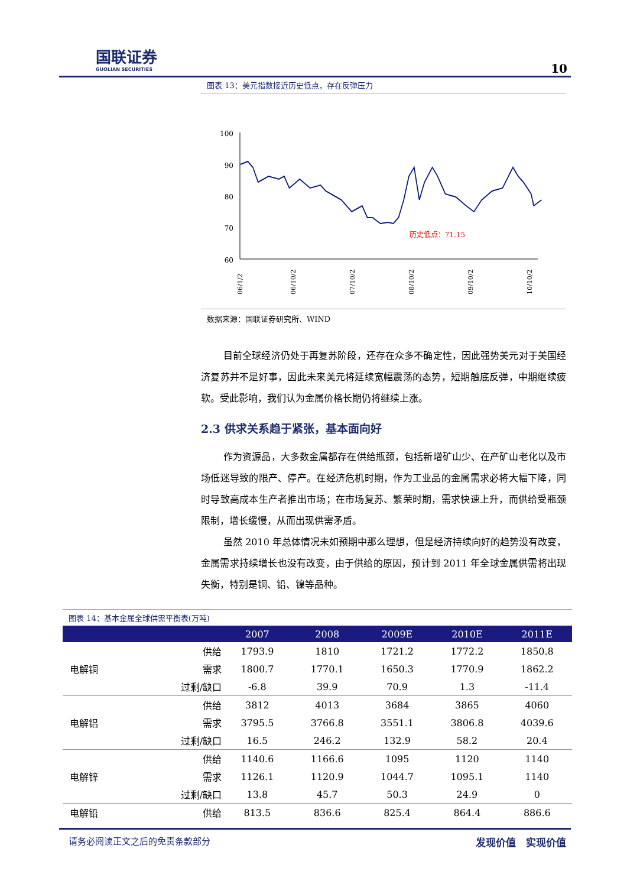国联证券
GUOLIAN SECURITIES
10
图表 13：美元指数接近历史低点，存在反弹压力
100
90
80
70
60
历史低点：71.15
06/1/2
06/10/2
07/10/2
08/10/2
09/10/2
10/10/2
数据来源：国联证券研究所、WIND
目前全球经济仍处于再复苏阶段，还存在众多不确定性，因此强势美元对于美国经济复苏并不是好事，因此未来美元将延续宽幅震荡的态势，短期触底反弹，中期继续疲软。受此影响，我们认为金属价格长期仍将继续上涨。
2.3 供求关系趋于紧张，基本面向好
作为资源品，大多数金属都存在供给瓶颈，包括新增矿山少、在产矿山老化以及市场低迷导致的限产、停产。在经济危机时期，作为工业品的金属需求必将大幅下降，同时导致高成本生产者推出市场；在市场复苏、繁荣时期，需求快速上升，而供给受瓶颈限制，增长缓慢，从而出现供需矛盾。
虽然 2010 年总体情况未如预期中那么理想，但是经济持续向好的趋势没有改变，金属需求持续增长也没有改变，由于供给的原因，预计到 2011 年全球金属供需将出现失衡，特别是铜、铅、镍等品种。
图表 14：基本金属全球供需平衡表(万吨)
| | | 2007 | 2008 | 2009E | 2010E | 2011E |
| --- | --- | --- | --- | --- | --- | --- |
| 电解铜 | 供给 | 1793.9 | 1810 | 1721.2 | 1772.2 | 1850.8 |
| | 需求 | 1800.7 | 1770.1 | 1650.3 | 1770.9 | 1862.2 |
| | 过剩/缺口 | -6.8 | 39.9 | 70.9 | 1.3 | -11.4 |
| 电解铝 | 供给 | 3812 | 4013 | 3684 | 3865 | 4060 |
| | 需求 | 3795.5 | 3766.8 | 3551.1 | 3806.8 | 4039.6 |
| | 过剩/缺口 | 16.5 | 246.2 | 132.9 | 58.2 | 20.4 |
| 电解锌 | 供给 | 1140.6 | 1166.6 | 1095 | 1120 | 1140 |
| | 需求 | 1126.1 | 1120.9 | 1044.7 | 1095.1 | 1140 |
| | 过剩/缺口 | 13.8 | 45.7 | 50.3 | 24.9 | 0 |
| 电解铅 | 供给 | 813.5 | 836.6 | 825.4 | 864.4 | 886.6 |
请务必阅读正文之后的免责条款部分 发现价值　实现价值